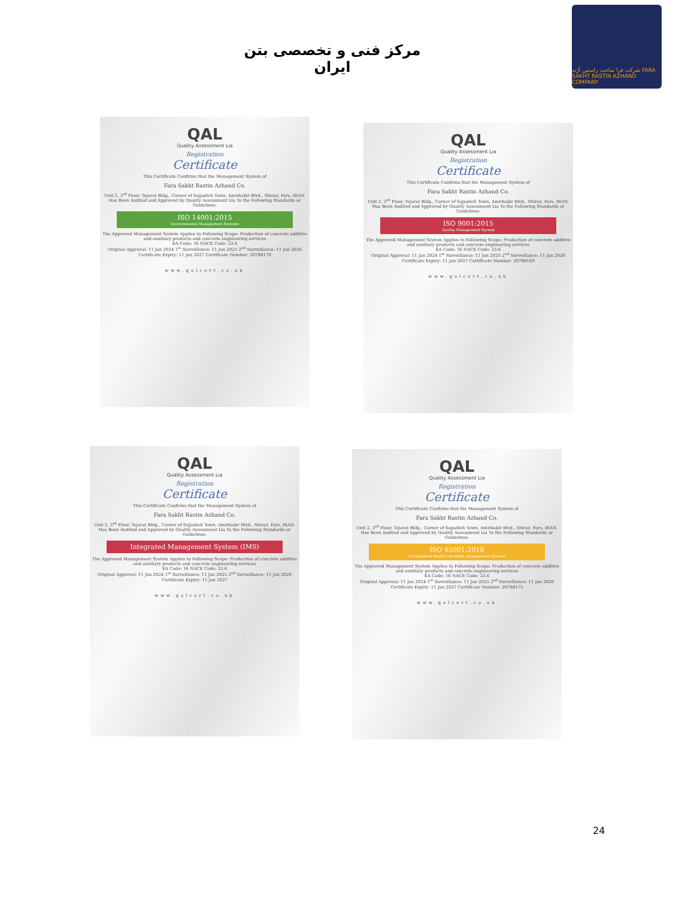مرکز فنی و تخصصی بتن ایران
شرکت فرا ساخت راستین آژند FARA SAKHT RASTIN AZHAND COMPANY
QAL
Quality Assessment Lia
Registration
Certificate
This Certificate Confirms that the Management System of
Fara Sakht Rastin Azhand Co.
Unit 2, 3<sup>rd</sup> Floor, Tejarat Bldg., Corner of Sajjadieh Town, Amirkabir Blvd., Shiraz, Fars, IRAN.
Has Been Audited and Approved by Quality Assessment Lia To the Following Standards or Guidelines:
ISO 14001:2015
Environmental Management Systems
The Approved Management System Applies to Following Scope: Production of concrete additive and auxiliary products and concrete engineering services
EA Code: 16 NACE Code: 23.6
Original Approval: 11 Jan 2024 1<sup>st</sup> Surveillance: 11 Jan 2025 2<sup>nd</sup> Surveillance: 11 Jan 2026 Certificate Expiry: 11 Jan 2027 Certificate Number: 20788170
www.qalcert.co.uk
QAL
Quality Assessment Lia
Registration
Certificate
This Certificate Confirms that the Management System of
Fara Sakht Rastin Azhand Co.
Unit 2, 3<sup>rd</sup> Floor, Tejarat Bldg., Corner of Sajjadieh Town, Amirkabir Blvd., Shiraz, Fars, IRAN.
Has Been Audited and Approved by Quality Assessment Lia To the Following Standards or Guidelines:
ISO 9001:2015
Quality Management System
The Approved Management System Applies to Following Scope: Production of concrete additive and auxiliary products and concrete engineering services
EA Code: 16 NACE Code: 23.6
Original Approval: 11 Jan 2024 1<sup>st</sup> Surveillance: 11 Jan 2025 2<sup>nd</sup> Surveillance: 11 Jan 2026 Certificate Expiry: 11 Jan 2027 Certificate Number: 20788169
www.qalcert.co.uk
QAL
Quality Assessment Lia
Registration
Certificate
This Certificate Confirms that the Management System of
Fara Sakht Rastin Azhand Co.
Unit 2, 3<sup>rd</sup> Floor, Tejarat Bldg., Corner of Sajjadieh Town, Amirkabir Blvd., Shiraz, Fars, IRAN.
Has Been Audited and Approved by Quality Assessment Lia To the Following Standards or Guidelines:
Integrated Management System (IMS)
The Approved Management System Applies to Following Scope: Production of concrete additive and auxiliary products and concrete engineering services
EA Code: 16 NACE Code: 23.6
Original Approval: 11 Jan 2024 1<sup>st</sup> Surveillance: 11 Jan 2025 2<sup>nd</sup> Surveillance: 11 Jan 2026 Certificate Expiry: 11 Jan 2027
www.qalcert.co.uk
QAL
Quality Assessment Lia
Registration
Certificate
This Certificate Confirms that the Management System of
Fara Sakht Rastin Azhand Co.
Unit 2, 3<sup>rd</sup> Floor, Tejarat Bldg., Corner of Sajjadieh Town, Amirkabir Blvd., Shiraz, Fars, IRAN.
Has Been Audited and Approved by Quality Assessment Lia To the Following Standards or Guidelines:
ISO 45001:2018
Occupational health and safety management systems
The Approved Management System Applies to Following Scope: Production of concrete additive and auxiliary products and concrete engineering services
EA Code: 16 NACE Code: 23.6
Original Approval: 11 Jan 2024 1<sup>st</sup> Surveillance: 11 Jan 2025 2<sup>nd</sup> Surveillance: 11 Jan 2026 Certificate Expiry: 11 Jan 2027 Certificate Number: 20788171
www.qalcert.co.uk
24